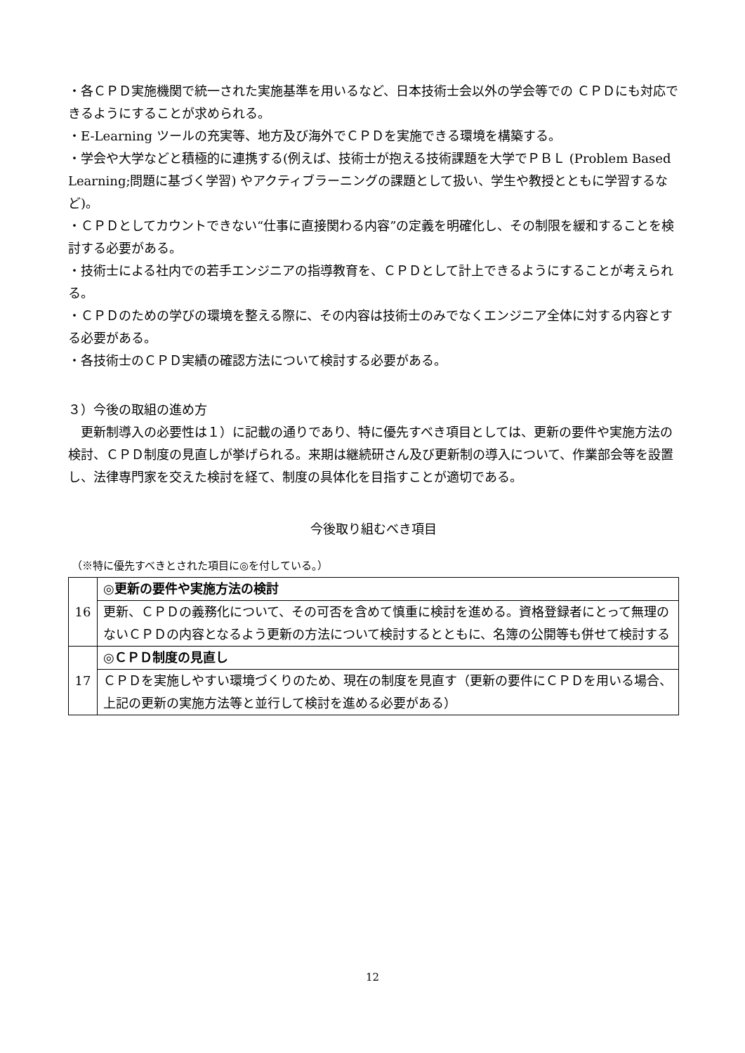・各ＣＰＤ実施機関で統一された実施基準を用いるなど、日本技術士会以外の学会等での ＣＰＤにも対応できるようにすることが求められる。
・E-Learning ツールの充実等、地方及び海外でＣＰＤを実施できる環境を構築する。
・学会や大学などと積極的に連携する(例えば、技術士が抱える技術課題を大学でＰＢＬ (Problem Based Learning;問題に基づく学習) やアクティブラーニングの課題として扱い、学生や教授とともに学習するなど)。
・ＣＰＤとしてカウントできない“仕事に直接関わる内容”の定義を明確化し、その制限を緩和することを検討する必要がある。
・技術士による社内での若手エンジニアの指導教育を、ＣＰＤとして計上できるようにすることが考えられる。
・ＣＰＤのための学びの環境を整える際に、その内容は技術士のみでなくエンジニア全体に対する内容とする必要がある。
・各技術士のＣＰＤ実績の確認方法について検討する必要がある。
３）今後の取組の進め方
　更新制導入の必要性は１）に記載の通りであり、特に優先すべき項目としては、更新の要件や実施方法の検討、ＣＰＤ制度の見直しが挙げられる。来期は継続研さん及び更新制の導入について、作業部会等を設置し、法律専門家を交えた検討を経て、制度の具体化を目指すことが適切である。
今後取り組むべき項目
（※特に優先すべきとされた項目に◎を付している。）
| 16 | ◎更新の要件や実施方法の検討 |
| | 更新、ＣＰＤの義務化について、その可否を含めて慎重に検討を進める。資格登録者にとって無理のないＣＰＤの内容となるよう更新の方法について検討するとともに、名簿の公開等も併せて検討する |
| 17 | ◎ＣＰＤ制度の見直し |
| | ＣＰＤを実施しやすい環境づくりのため、現在の制度を見直す（更新の要件にＣＰＤを用いる場合、上記の更新の実施方法等と並行して検討を進める必要がある） |
12